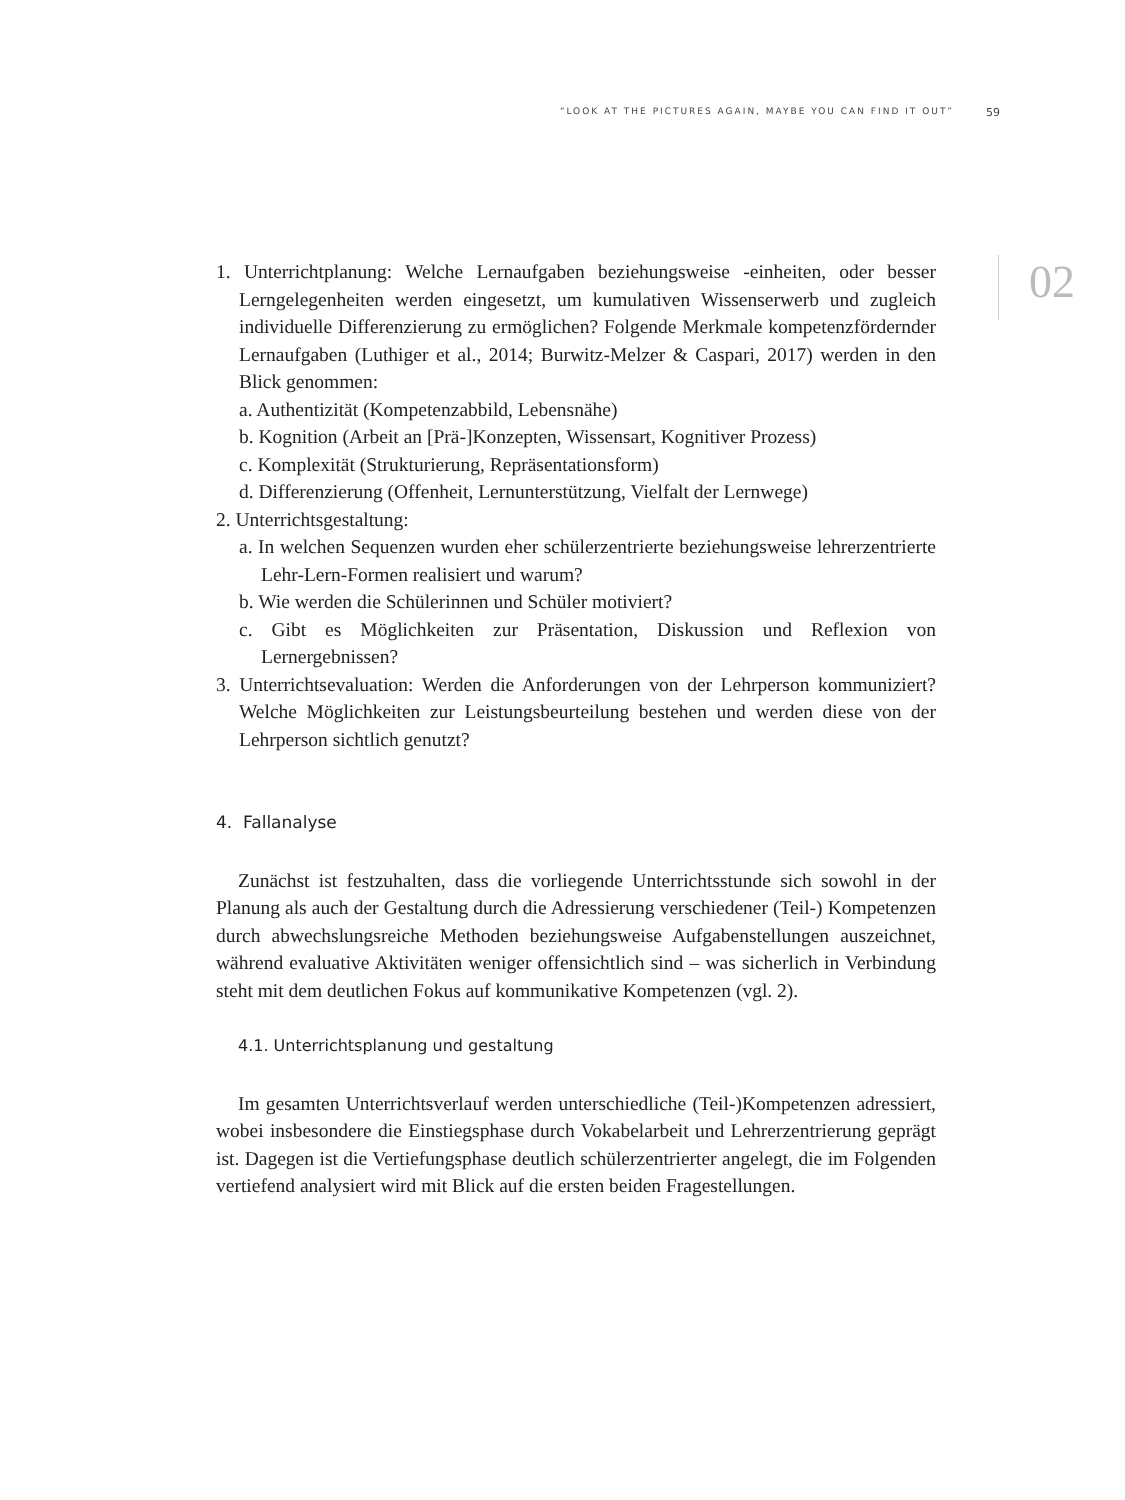“LOOK AT THE PICTURES AGAIN, MAYBE YOU CAN FIND IT OUT” 59
02
1. Unterrichtplanung: Welche Lernaufgaben beziehungsweise -einheiten, oder besser Lerngelegenheiten werden eingesetzt, um kumulativen Wissenserwerb und zugleich individuelle Differenzierung zu ermöglichen? Folgende Merkmale kompetenzfördernder Lernaufgaben (Luthiger et al., 2014; Burwitz-Melzer & Caspari, 2017) werden in den Blick genommen:
a. Authentizität (Kompetenzabbild, Lebensnähe)
b. Kognition (Arbeit an [Prä-]Konzepten, Wissensart, Kognitiver Prozess)
c. Komplexität (Strukturierung, Repräsentationsform)
d. Differenzierung (Offenheit, Lernunterstützung, Vielfalt der Lernwege)
2. Unterrichtsgestaltung:
a. In welchen Sequenzen wurden eher schülerzentrierte beziehungsweise lehrerzentrierte Lehr-Lern-Formen realisiert und warum?
b. Wie werden die Schülerinnen und Schüler motiviert?
c. Gibt es Möglichkeiten zur Präsentation, Diskussion und Reflexion von Lernergebnissen?
3. Unterrichtsevaluation: Werden die Anforderungen von der Lehrperson kommuniziert? Welche Möglichkeiten zur Leistungsbeurteilung bestehen und werden diese von der Lehrperson sichtlich genutzt?
4. Fallanalyse
Zunächst ist festzuhalten, dass die vorliegende Unterrichtsstunde sich sowohl in der Planung als auch der Gestaltung durch die Adressierung verschiedener (Teil-) Kompetenzen durch abwechslungsreiche Methoden beziehungsweise Aufgabenstellungen auszeichnet, während evaluative Aktivitäten weniger offensichtlich sind – was sicherlich in Verbindung steht mit dem deutlichen Fokus auf kommunikative Kompetenzen (vgl. 2).
4.1. Unterrichtsplanung und gestaltung
Im gesamten Unterrichtsverlauf werden unterschiedliche (Teil-)Kompetenzen adressiert, wobei insbesondere die Einstiegsphase durch Vokabelarbeit und Lehrerzentrierung geprägt ist. Dagegen ist die Vertiefungsphase deutlich schülerzentrierter angelegt, die im Folgenden vertiefend analysiert wird mit Blick auf die ersten beiden Fragestellungen.